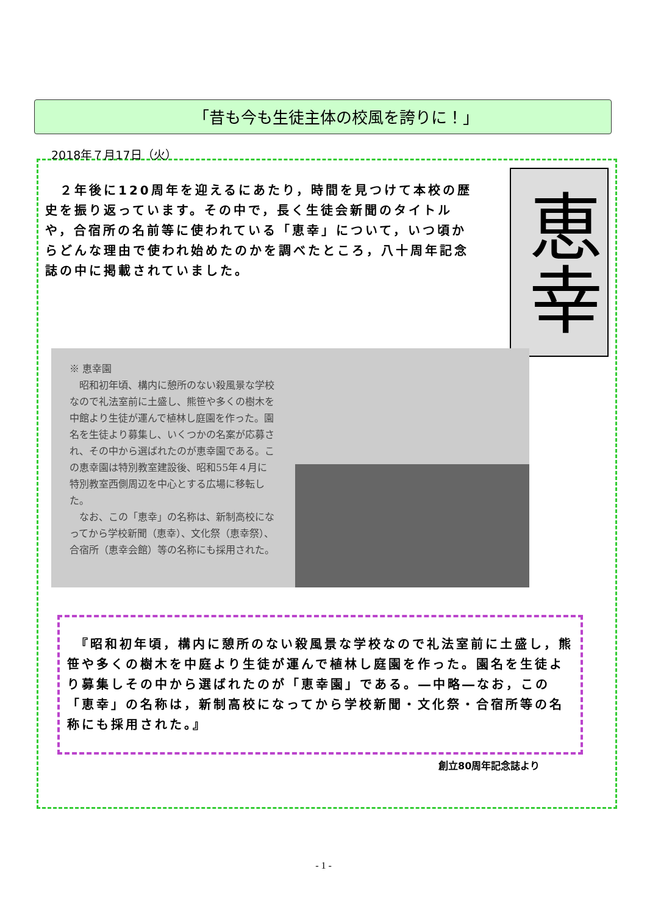「昔も今も生徒主体の校風を誇りに！」
恵幸
2018年７月17日（火）
　２年後に120周年を迎えるにあたり，時間を見つけて本校の歴史を振り返っています。その中で，長く生徒会新聞のタイトルや，合宿所の名前等に使われている「恵幸」について，いつ頃からどんな理由で使われ始めたのかを調べたところ，八十周年記念誌の中に掲載されていました。
※ 恵幸園
　昭和初年頃、構内に憩所のない殺風景な学校なので礼法室前に土盛し、熊笹や多くの樹木を中館より生徒が運んで植林し庭園を作った。園名を生徒より募集し、いくつかの名案が応募され、その中から選ばれたのが恵幸園である。この恵幸園は特別教室建設後、昭和55年４月に特別教室西側周辺を中心とする広場に移転した。
　なお、この「恵幸」の名称は、新制高校になってから学校新聞（恵幸）、文化祭（恵幸祭）、合宿所（恵幸会館）等の名称にも採用された。
　『昭和初年頃，構内に憩所のない殺風景な学校なので礼法室前に土盛し，熊笹や多くの樹木を中庭より生徒が運んで植林し庭園を作った。園名を生徒より募集しその中から選ばれたのが「恵幸園」である。―中略―なお，この「恵幸」の名称は，新制高校になってから学校新聞・文化祭・合宿所等の名称にも採用された。』
創立80周年記念誌より
- 1 -